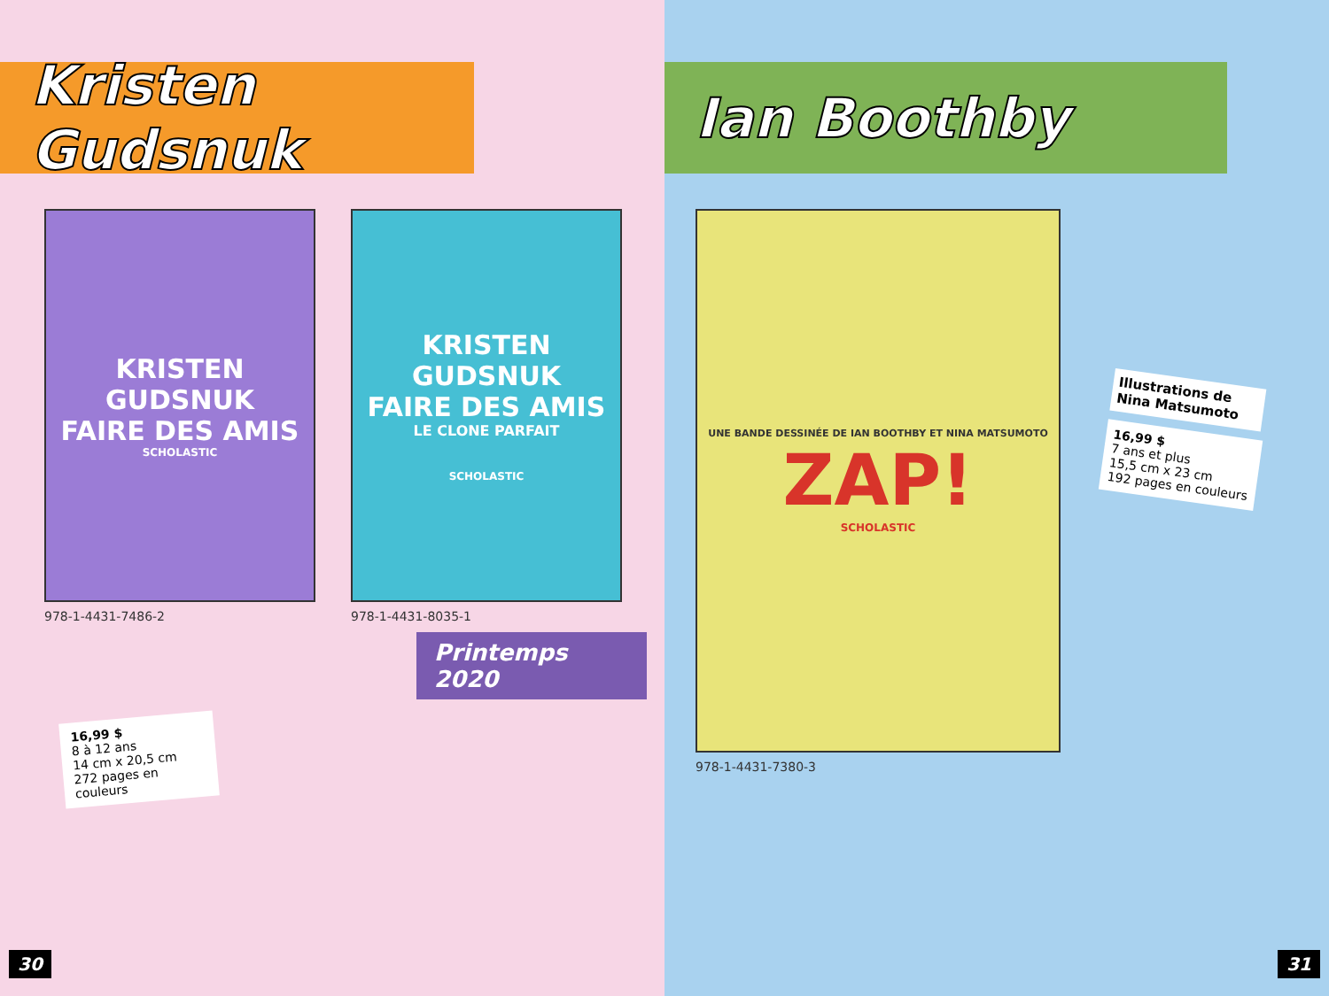Kristen Gudsnuk
KRISTEN GUDSNUK
FAIRE DES AMIS
SCHOLASTIC
978-1-4431-7486-2
KRISTEN GUDSNUK
FAIRE DES AMIS
LE CLONE PARFAIT
SCHOLASTIC
978-1-4431-8035-1
Printemps 2020
16,99 $
8 à 12 ans
14 cm x 20,5 cm
272 pages en couleurs
30
Ian Boothby
UNE BANDE DESSINÉE DE IAN BOOTHBY ET NINA MATSUMOTO
ZAP!
SCHOLASTIC
978-1-4431-7380-3
Illustrations de Nina Matsumoto
16,99 $
7 ans et plus
15,5 cm x 23 cm
192 pages en couleurs
31